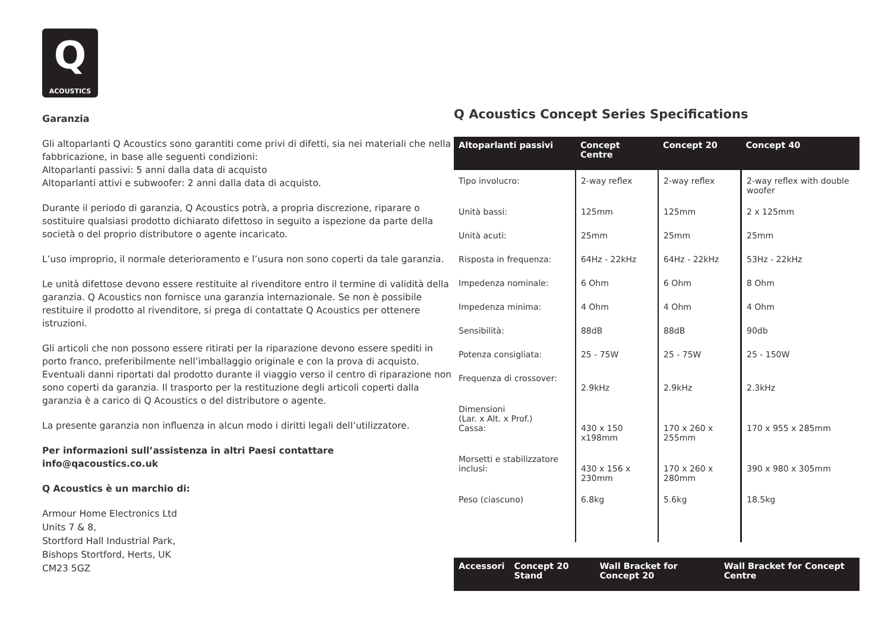Q
ACOUSTICS
Garanzia
Gli altoparlanti Q Acoustics sono garantiti come privi di difetti, sia nei materiali che nella fabbricazione, in base alle seguenti condizioni:
Altoparlanti passivi: 5 anni dalla data di acquisto
Altoparlanti attivi e subwoofer: 2 anni dalla data di acquisto.
Durante il periodo di garanzia, Q Acoustics potrà, a propria discrezione, riparare o sostituire qualsiasi prodotto dichiarato difettoso in seguito a ispezione da parte della società o del proprio distributore o agente incaricato.
L’uso improprio, il normale deterioramento e l’usura non sono coperti da tale garanzia.
Le unità difettose devono essere restituite al rivenditore entro il termine di validità della garanzia. Q Acoustics non fornisce una garanzia internazionale. Se non è possibile restituire il prodotto al rivenditore, si prega di contattate Q Acoustics per ottenere istruzioni.
Gli articoli che non possono essere ritirati per la riparazione devono essere spediti in porto franco, preferibilmente nell’imballaggio originale e con la prova di acquisto. Eventuali danni riportati dal prodotto durante il viaggio verso il centro di riparazione non sono coperti da garanzia. Il trasporto per la restituzione degli articoli coperti dalla garanzia è a carico di Q Acoustics o del distributore o agente.
La presente garanzia non influenza in alcun modo i diritti legali dell’utilizzatore.
Per informazioni sull’assistenza in altri Paesi contattare
info@qacoustics.co.uk
Q Acoustics è un marchio di:
Armour Home Electronics Ltd
Units 7 & 8,
Stortford Hall Industrial Park,
Bishops Stortford, Herts, UK
CM23 5GZ
Q Acoustics Concept Series Specifications
| Altoparlanti passivi | Concept Centre | Concept 20 | Concept 40 |
| --- | --- | --- | --- |
| Tipo involucro: | 2-way reflex | 2-way reflex | 2-way reflex with double woofer |
| Unità bassi: | 125mm | 125mm | 2 x 125mm |
| Unità acuti: | 25mm | 25mm | 25mm |
| Risposta in frequenza: | 64Hz - 22kHz | 64Hz - 22kHz | 53Hz - 22kHz |
| Impedenza nominale: | 6 Ohm | 6 Ohm | 8 Ohm |
| Impedenza minima: | 4 Ohm | 4 Ohm | 4 Ohm |
| Sensibilità: | 88dB | 88dB | 90db |
| Potenza consigliata: | 25 - 75W | 25 - 75W | 25 - 150W |
| Frequenza di crossover: | 2.9kHz | 2.9kHz | 2.3kHz |
| Dimensioni (Lar. x Alt. x Prof.) Cassa: | 430 x 150 x198mm | 170 x 260 x 255mm | 170 x 955 x 285mm |
| Morsetti e stabilizzatore inclusi: | 430 x 156 x 230mm | 170 x 260 x 280mm | 390 x 980 x 305mm |
| Peso (ciascuno) | 6.8kg | 5.6kg | 18.5kg |
| Accessori | Concept 20 Stand | Wall Bracket for Concept 20 | Wall Bracket for Concept Centre |
| --- | --- | --- | --- |